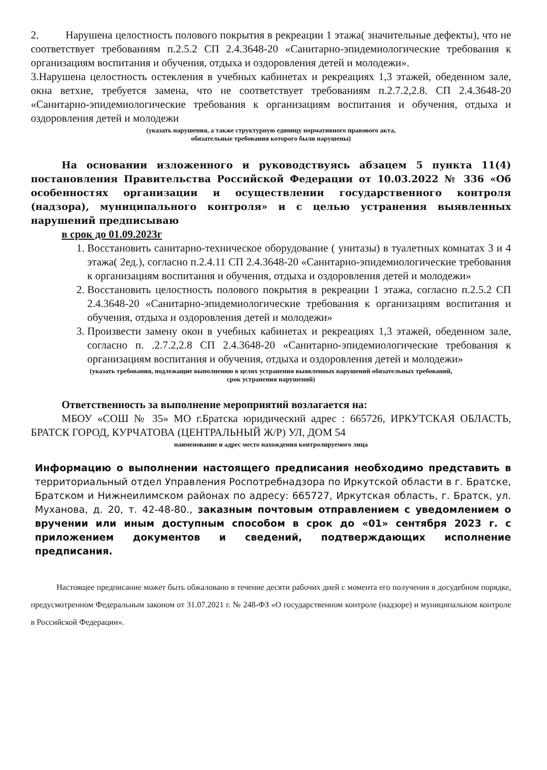2. Нарушена целостность полового покрытия в рекреации 1 этажа( значительные дефекты), что не соответствует требованиям п.2.5.2 СП 2.4.3648-20 «Санитарно-эпидемиологические требования к организациям воспитания и обучения, отдыха и оздоровления детей и молодежи».
3.Нарушена целостность остекления в учебных кабинетах и рекреациях 1,3 этажей, обеденном зале, окна ветхие, требуется замена, что не соответствует требованиям п.2.7.2,2.8. СП 2.4.3648-20 «Санитарно-эпидемиологические требования к организациям воспитания и обучения, отдыха и оздоровления детей и молодежи
(указать нарушения, а также структурную единицу нормативного правового акта,
обязательные требования которого были нарушены)
На основании изложенного и руководствуясь абзацем 5 пункта 11(4) постановления Правительства Российской Федерации от 10.03.2022 № 336 «Об особенностях организации и осуществлении государственного контроля (надзора), муниципального контроля» и с целью устранения выявленных нарушений предписываю
в срок до 01.09.2023г
1. Восстановить санитарно-техническое оборудование ( унитазы) в туалетных комнатах 3 и 4 этажа( 2ед.), согласно п.2.4.11 СП 2.4.3648-20 «Санитарно-эпидемиологические требования к организациям воспитания и обучения, отдыха и оздоровления детей и молодежи»
2. Восстановить целостность полового покрытия в рекреации 1 этажа, согласно п.2.5.2 СП 2.4.3648-20 «Санитарно-эпидемиологические требования к организациям воспитания и обучения, отдыха и оздоровления детей и молодежи»
3. Произвести замену окон в учебных кабинетах и рекреациях 1,3 этажей, обеденном зале, согласно п. .2.7.2,2.8 СП 2.4.3648-20 «Санитарно-эпидемиологические требования к организациям воспитания и обучения, отдыха и оздоровления детей и молодежи»
(указать требования, подлежащие выполнению в целях устранения выявленных нарушений обязательных требований,
срок устранения нарушений)
Ответственность за выполнение мероприятий возлагается на:
МБОУ «СОШ № 35» МО г.Братска юридический адрес : 665726, ИРКУТСКАЯ ОБЛАСТЬ, БРАТСК ГОРОД, КУРЧАТОВА (ЦЕНТРАЛЬНЫЙ Ж/Р) УЛ, ДОМ 54
наименование и адрес место нахождения контролируемого лица
Информацию о выполнении настоящего предписания необходимо представить в территориальный отдел Управления Роспотребнадзора по Иркутской области в г. Братске, Братском и Нижнеилимском районах по адресу: 665727, Иркутская область, г. Братск, ул. Муханова, д. 20, т. 42-48-80., заказным почтовым отправлением с уведомлением о вручении или иным доступным способом в срок до «01» сентября 2023 г. с приложением документов и сведений, подтверждающих исполнение предписания.
Настоящее предписание может быть обжаловано в течение десяти рабочих дней с момента его получения в досудебном порядке, предусмотренном Федеральным законом от 31.07.2021 г. № 248-ФЗ «О государственном контроле (надзоре) и муниципальном контроле в Российской Федерации».